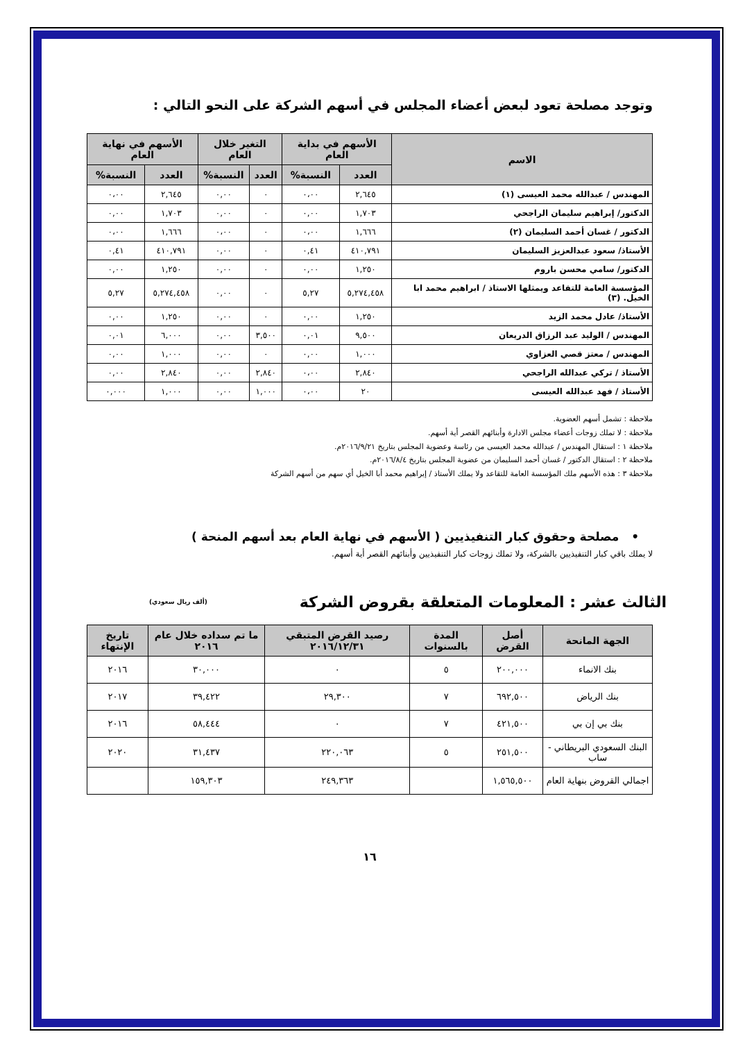وتوجد مصلحة تعود لبعض أعضاء المجلس في أسهم الشركة على النحو التالي :
| الاسم | الأسهم في بداية العام | | التغير خلال العام | | الأسهم في نهاية العام | |
| --- | --- | --- | --- | --- | --- | --- |
| | العدد | النسبة% | العدد | النسبة% | العدد | النسبة% |
| المهندس / عبدالله محمد العيسى (١) | ٢,٦٤٥ | ٠،٠٠ | ٠ | ٠,٠٠ | ٢,٦٤٥ | ٠،٠٠ |
| الدكتور/ إبراهيم سليمان الراجحي | ١,٧٠٣ | ٠,٠٠ | ٠ | ٠,٠٠ | ١,٧٠٣ | ٠,٠٠ |
| الدكتور / غسان أحمد السليمان (٢) | ١,٦٦٦ | ٠،٠٠ | ٠ | ٠،٠٠ | ١,٦٦٦ | ٠،٠٠ |
| الأستاذ/ سعود عبدالعزيز السليمان | ٤١٠,٧٩١ | ٠,٤١ | ٠ | ٠,٠٠ | ٤١٠,٧٩١ | ٠,٤١ |
| الدكتور/ سامي محسن باروم | ١,٢٥٠ | ٠,٠٠ | ٠ | ٠,٠٠ | ١,٢٥٠ | ٠,٠٠ |
| المؤسسة العامة للتقاعد ويمثلها الاستاذ / ابراهيم محمد ابا الخيل. (٣) | ٥,٢٧٤,٤٥٨ | ٥,٢٧ | ٠ | ٠,٠٠ | ٥,٢٧٤,٤٥٨ | ٥,٢٧ |
| الأستاذ/ عادل محمد الزيد | ١,٢٥٠ | ٠,٠٠ | ٠ | ٠,٠٠ | ١,٢٥٠ | ٠,٠٠ |
| المهندس / الوليد عبد الرزاق الدريعان | ٩,٥٠٠ | ٠,٠١ | ٣,٥٠٠ | ٠,٠٠ | ٦,٠٠٠ | ٠,٠١ |
| المهندس / معتز قصي العزاوي | ١,٠٠٠ | ٠,٠٠ | ٠ | ٠,٠٠ | ١,٠٠٠ | ٠,٠٠ |
| الأستاذ / تركي عبدالله الراجحي | ٢,٨٤٠ | ٠،٠٠ | ٢,٨٤٠ | ٠,٠٠ | ٢,٨٤٠ | ٠,٠٠ |
| الأستاذ / فهد عبدالله العيسى | ٢٠ | ٠،٠٠ | ١,٠٠٠ | ٠,٠٠ | ١,٠٠٠ | ٠,٠٠٠ |
ملاحظة : تشمل أسهم العضوية.
ملاحظة : لا تملك زوجات أعضاء مجلس الادارة وأبنائهم القصر أية أسهم.
ملاحظة ١ : استقال المهندس / عبدالله محمد العيسى من رئاسة وعضوية المجلس بتاريخ ٢٠١٦/٩/٢١م.
ملاحظة ٢ : استقال الدكتور / غسان أحمد السليمان من عضوية المجلس بتاريخ ٢٠١٦/٨/٤م.
ملاحظة ٣ : هذه الأسهم ملك المؤسسة العامة للتقاعد ولا يملك الأستاذ / إبراهيم محمد أبا الخيل أي سهم من أسهم الشركة
• مصلحة وحقوق كبار التنفيذيين ( الأسهم في نهاية العام بعد أسهم المنحة )
لا يملك باقي كبار التنفيذيين بالشركة، ولا تملك زوجات كبار التنفيذيين وأبنائهم القصر أية أسهم.
الثالث عشر : المعلومات المتعلقة بقروض الشركة (ألف ريال سعودي)
| الجهة المانحة | أصل القرض | المدة بالسنوات | رصيد القرض المتبقي ٢٠١٦/١٢/٣١ | ما تم سداده خلال عام ٢٠١٦ | تاريخ الإنتهاء |
| --- | --- | --- | --- | --- | --- |
| بنك الانماء | ٢٠٠,٠٠٠ | ٥ | ٠ | ٣٠,٠٠٠ | ٢٠١٦ |
| بنك الرياض | ٦٩٢,٥٠٠ | ٧ | ٢٩,٣٠٠ | ٣٩,٤٢٢ | ٢٠١٧ |
| بنك بي إن بي | ٤٢١,٥٠٠ | ٧ | ٠ | ٥٨,٤٤٤ | ٢٠١٦ |
| البنك السعودي البريطاني - ساب | ٢٥١,٥٠٠ | ٥ | ٢٢٠,٠٦٣ | ٣١,٤٣٧ | ٢٠٢٠ |
| اجمالي القروض بنهاية العام | ١,٥٦٥,٥٠٠ | | ٢٤٩,٣٦٣ | ١٥٩,٣٠٣ | |
١٦